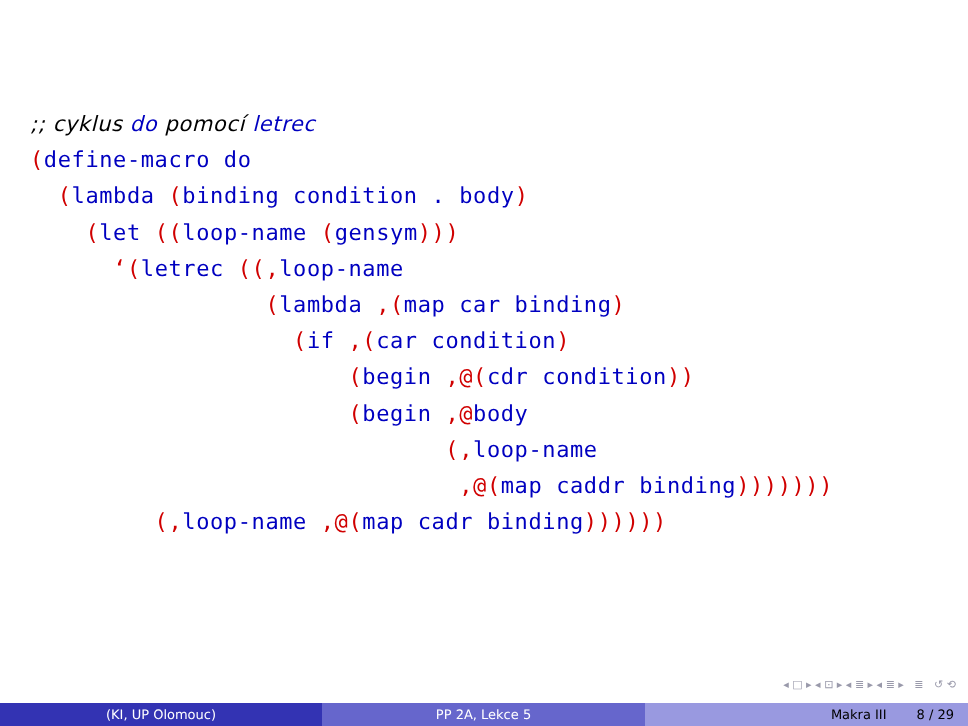;; cyklus do pomocí letrec
(define-macro do
  (lambda (binding condition . body)
    (let ((loop-name (gensym)))
      ‘(letrec ((, loop-name
                 (lambda ,(map car binding)
                   (if ,(car condition)
                       (begin ,@(cdr condition))
                       (begin ,@body
                              (, loop-name
                               ,@(map caddr binding)))))))
         (, loop-name ,@(map cadr binding))))))
◂ □ ▸ ◂ ⊡ ▸ ◂ ≣ ▸ ◂ ≣ ▸ ≣ ↺ ⟲
(KI, UP Olomouc) PP 2A, Lekce 5 Makra III 8 / 29